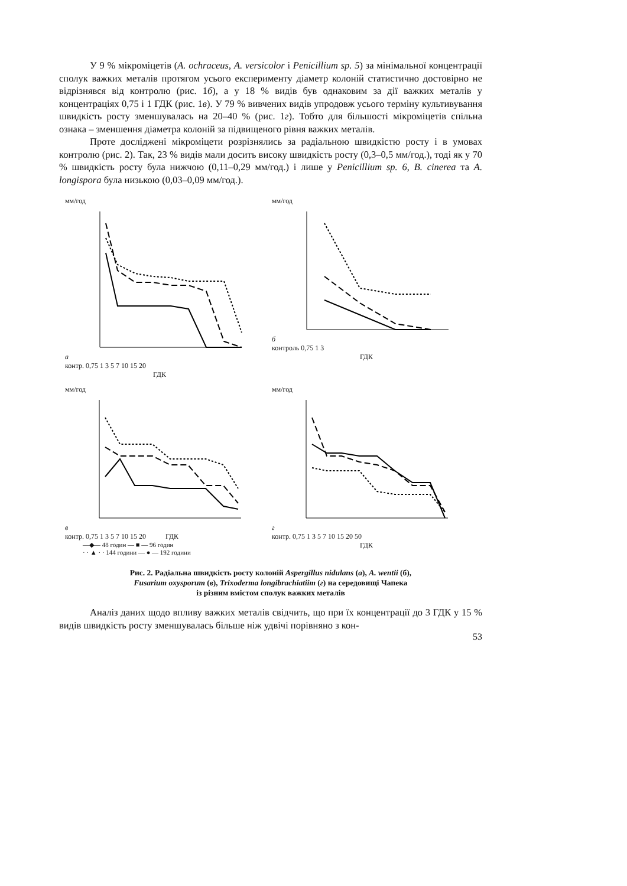У 9 % мікроміцетів (A. ochraceus, A. versicolor і Penicillium sp. 5) за мінімальної концентрації сполук важких металів протягом усього експерименту діаметр колоній статистично достовірно не відрізнявся від контролю (рис. 1б), а у 18 % видів був однаковим за дії важких металів у концентраціях 0,75 і 1 ГДК (рис. 1в). У 79 % вивчених видів упродовж усього терміну культивування швидкість росту зменшувалась на 20–40 % (рис. 1г). Тобто для більшості мікроміцетів спільна ознака – зменшення діаметра колоній за підвищеного рівня важких металів.
Проте досліджені мікроміцети розрізнялись за радіальною швидкістю росту і в умовах контролю (рис. 2). Так, 23 % видів мали досить високу швидкість росту (0,3–0,5 мм/год.), тоді як у 70 % швидкість росту була нижчою (0,11–0,29 мм/год.) і лише у Penicillium sp. 6, B. cinerea та A. longispora була низькою (0,03–0,09 мм/год.).
мм/год
а
контр. 0,75 1 3 5 7 10 15 20
ГДК
мм/год
б
контроль 0,75 1 3
ГДК
мм/год
в
контр. 0,75 1 3 5 7 10 15 20 ГДК
—◆— 48 годин — ■ — 96 годин
· · ▲ · · 144 години — ● — 192 години
мм/год
г
контр. 0,75 1 3 5 7 10 15 20 50
ГДК
Рис. 2. Радіальна швидкість росту колоній Aspergillus nidulans (а), A. wentii (б),
Fusarium oxysporum (в), Trixoderma longibrachiatiim (г) на середовищі Чапека
із різним вмістом сполук важких металів
Аналіз даних щодо впливу важких металів свідчить, що при їх концентрації до 3 ГДК у 15 % видів швидкість росту зменшувалась більше ніж удвічі порівняно з кон-
53